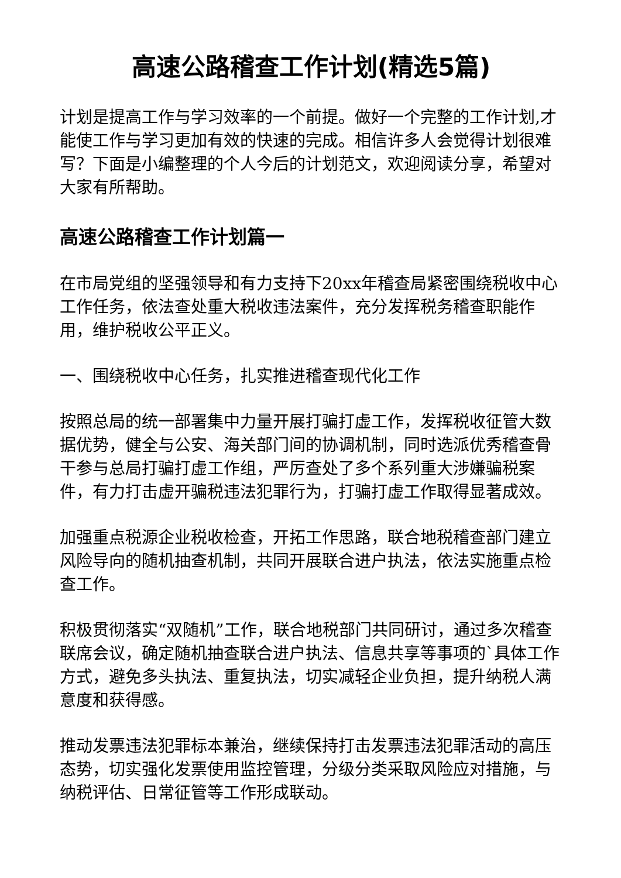高速公路稽查工作计划(精选5篇)
计划是提高工作与学习效率的一个前提。做好一个完整的工作计划,才能使工作与学习更加有效的快速的完成。相信许多人会觉得计划很难写？下面是小编整理的个人今后的计划范文，欢迎阅读分享，希望对大家有所帮助。
高速公路稽查工作计划篇一
在市局党组的坚强领导和有力支持下20xx年稽查局紧密围绕税收中心工作任务，依法查处重大税收违法案件，充分发挥税务稽查职能作用，维护税收公平正义。
一、围绕税收中心任务，扎实推进稽查现代化工作
按照总局的统一部署集中力量开展打骗打虚工作，发挥税收征管大数据优势，健全与公安、海关部门间的协调机制，同时选派优秀稽查骨干参与总局打骗打虚工作组，严厉查处了多个系列重大涉嫌骗税案件，有力打击虚开骗税违法犯罪行为，打骗打虚工作取得显著成效。
加强重点税源企业税收检查，开拓工作思路，联合地税稽查部门建立风险导向的随机抽查机制，共同开展联合进户执法，依法实施重点检查工作。
积极贯彻落实“双随机”工作，联合地税部门共同研讨，通过多次稽查联席会议，确定随机抽查联合进户执法、信息共享等事项的`具体工作方式，避免多头执法、重复执法，切实减轻企业负担，提升纳税人满意度和获得感。
推动发票违法犯罪标本兼治，继续保持打击发票违法犯罪活动的高压态势，切实强化发票使用监控管理，分级分类采取风险应对措施，与纳税评估、日常征管等工作形成联动。